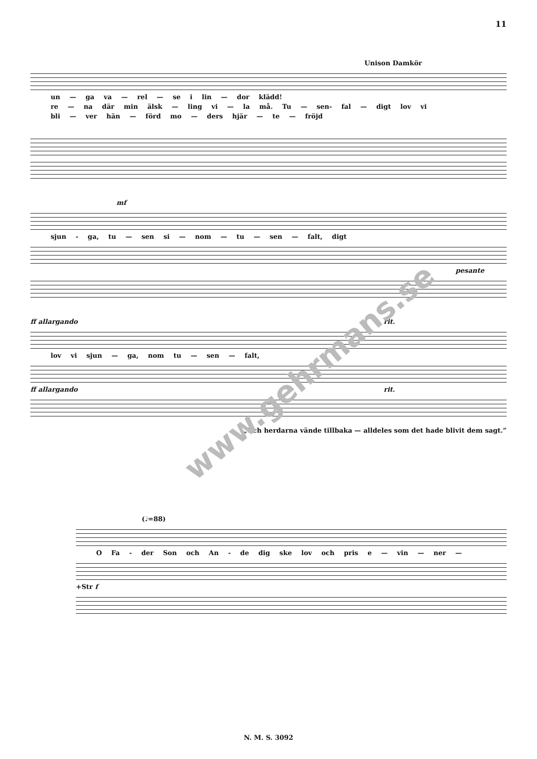11
Unison Damkör
un — ga va — rel — se i lin — dor klädd!
re — na där min älsk — ling vi — la må. Tu — sen- fal — digt lov vi
bli — ver hän — förd mo — ders hjär — te — fröjd
mf
sjun - ga, tu — sen si — nom — tu — sen — falt, digt
pesante
ff allargando rit.
lov vi sjun — ga, nom tu — sen — falt,
ff allargando rit.
„Och herdarna vände tillbaka — alldeles som det hade blivit dem sagt.”
(♩=88)
O Fa - der Son och An - de dig ske lov och pris e — vin — ner —
+Str f
www.gehrmans.se
N. M. S. 3092